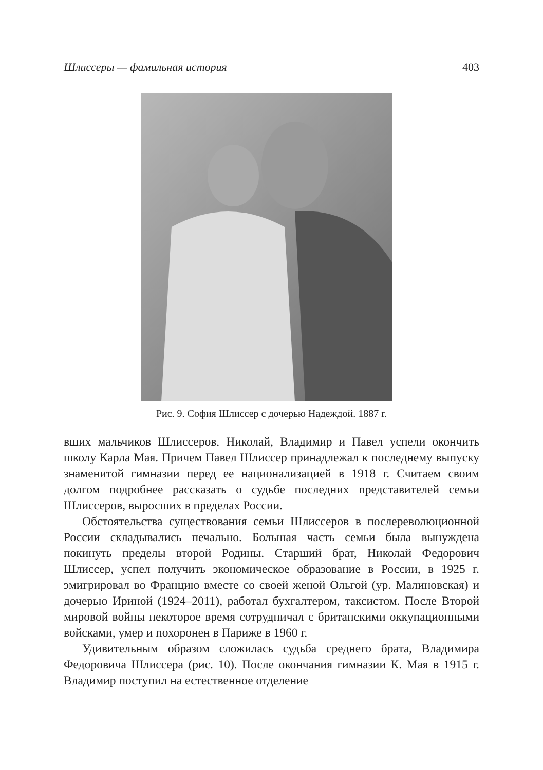Шлиссеры — фамильная история 403
Рис. 9. София Шлиссер с дочерью Надеждой. 1887 г.
вших мальчиков Шлиссеров. Николай, Владимир и Павел успели окончить школу Карла Мая. Причем Павел Шлиссер принадлежал к последнему выпуску знаменитой гимназии перед ее национализацией в 1918 г. Считаем своим долгом подробнее рассказать о судьбе последних представителей семьи Шлиссеров, выросших в пределах России.
Обстоятельства существования семьи Шлиссеров в послереволюционной России складывались печально. Большая часть семьи была вынуждена покинуть пределы второй Родины. Старший брат, Николай Федорович Шлиссер, успел получить экономическое образование в России, в 1925 г. эмигрировал во Францию вместе со своей женой Ольгой (ур. Малиновская) и дочерью Ириной (1924–2011), работал бухгалтером, таксистом. После Второй мировой войны некоторое время сотрудничал с британскими оккупационными войсками, умер и похоронен в Париже в 1960 г.
Удивительным образом сложилась судьба среднего брата, Владимира Федоровича Шлиссера (рис. 10). После окончания гимназии К. Мая в 1915 г. Владимир поступил на естественное отделение